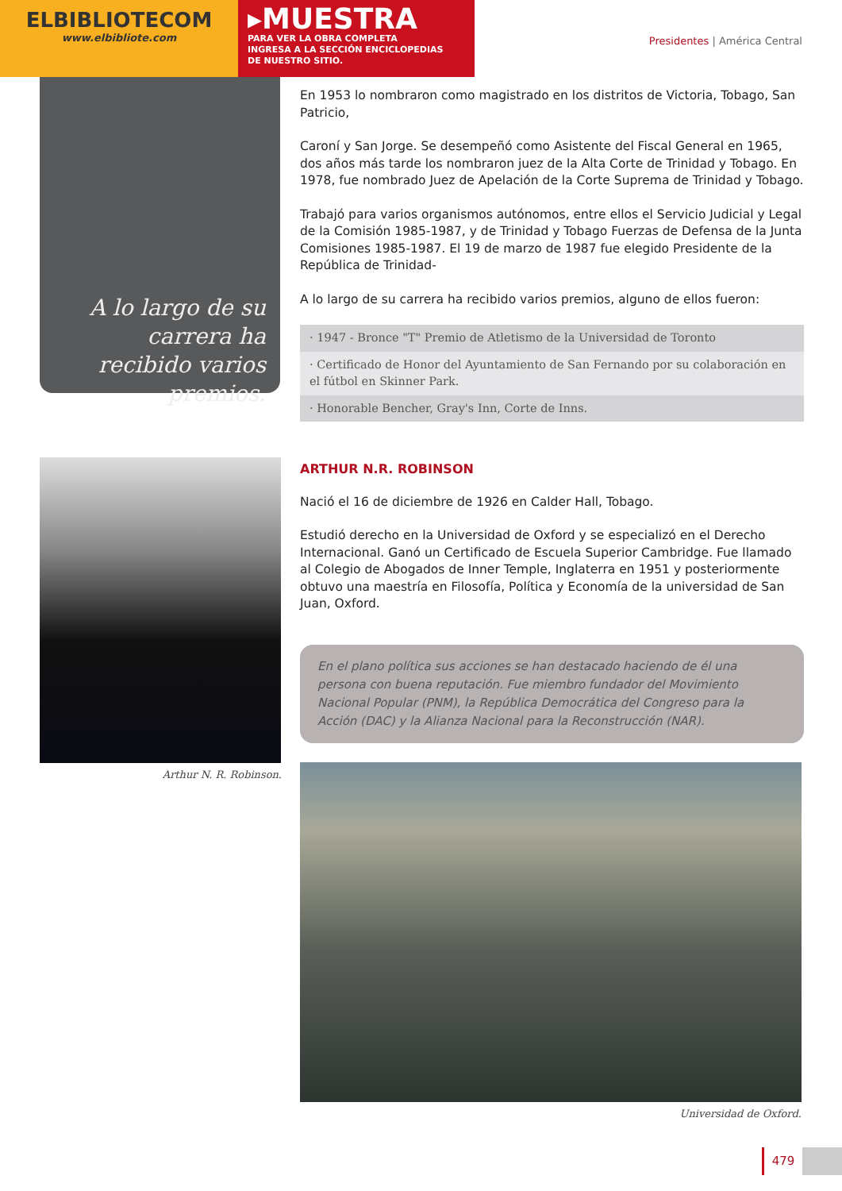ELBIBLIOTECOM
www.elbibliote.com
▸MUESTRA
PARA VER LA OBRA COMPLETA
INGRESA A LA SECCIÓN ENCICLOPEDIAS
DE NUESTRO SITIO.
Presidentes | América Central
A lo largo de su carrera ha recibido varios premios.
En 1953 lo nombraron como magistrado en los distritos de Victoria, Tobago, San Patricio,
Caroní y San Jorge. Se desempeñó como Asistente del Fiscal General en 1965, dos años más tarde los nombraron juez de la Alta Corte de Trinidad y Tobago. En 1978, fue nombrado Juez de Apelación de la Corte Suprema de Trinidad y Tobago.
Trabajó para varios organismos autónomos, entre ellos el Servicio Judicial y Legal de la Comisión 1985-1987, y de Trinidad y Tobago Fuerzas de Defensa de la Junta Comisiones 1985-1987. El 19 de marzo de 1987 fue elegido Presidente de la República de Trinidad-
A lo largo de su carrera ha recibido varios premios, alguno de ellos fueron:
· 1947 - Bronce "T" Premio de Atletismo de la Universidad de Toronto
· Certificado de Honor del Ayuntamiento de San Fernando por su colaboración en el fútbol en Skinner Park.
· Honorable Bencher, Gray's Inn, Corte de Inns.
Arthur N. R. Robinson.
ARTHUR N.R. ROBINSON
Nació el 16 de diciembre de 1926 en Calder Hall, Tobago.
Estudió derecho en la Universidad de Oxford y se especializó en el Derecho Internacional. Ganó un Certificado de Escuela Superior Cambridge. Fue llamado al Colegio de Abogados de Inner Temple, Inglaterra en 1951 y posteriormente obtuvo una maestría en Filosofía, Política y Economía de la universidad de San Juan, Oxford.
En el plano política sus acciones se han destacado haciendo de él una persona con buena reputación. Fue miembro fundador del Movimiento Nacional Popular (PNM), la República Democrática del Congreso para la Acción (DAC) y la Alianza Nacional para la Reconstrucción (NAR).
Universidad de Oxford.
479